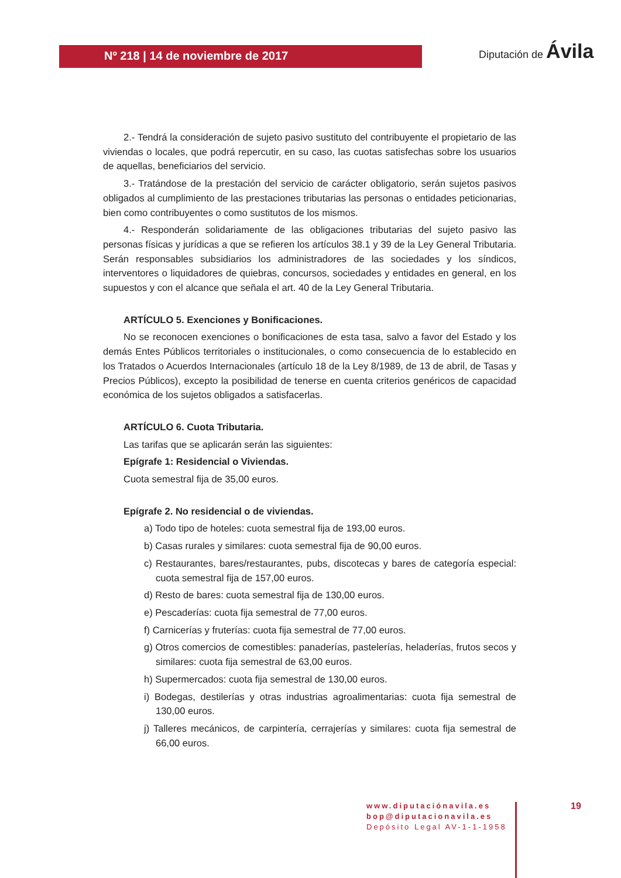Nº 218 | 14 de noviembre de 2017
Diputación de Ávila
2.- Tendrá la consideración de sujeto pasivo sustituto del contribuyente el propietario de las viviendas o locales, que podrá repercutir, en su caso, las cuotas satisfechas sobre los usuarios de aquellas, beneficiarios del servicio.
3.- Tratándose de la prestación del servicio de carácter obligatorio, serán sujetos pasivos obligados al cumplimiento de las prestaciones tributarias las personas o entidades peticionarias, bien como contribuyentes o como sustitutos de los mismos.
4.- Responderán solidariamente de las obligaciones tributarias del sujeto pasivo las personas físicas y jurídicas a que se refieren los artículos 38.1 y 39 de la Ley General Tributaria. Serán responsables subsidiarios los administradores de las sociedades y los síndicos, interventores o liquidadores de quiebras, concursos, sociedades y entidades en general, en los supuestos y con el alcance que señala el art. 40 de la Ley General Tributaria.
ARTÍCULO 5. Exenciones y Bonificaciones.
No se reconocen exenciones o bonificaciones de esta tasa, salvo a favor del Estado y los demás Entes Públicos territoriales o institucionales, o como consecuencia de lo establecido en los Tratados o Acuerdos Internacionales (artículo 18 de la Ley 8/1989, de 13 de abril, de Tasas y Precios Públicos), excepto la posibilidad de tenerse en cuenta criterios genéricos de capacidad económica de los sujetos obligados a satisfacerlas.
ARTÍCULO 6. Cuota Tributaria.
Las tarifas que se aplicarán serán las siguientes:
Epígrafe 1: Residencial o Viviendas.
Cuota semestral fija de 35,00 euros.
Epígrafe 2. No residencial o de viviendas.
a) Todo tipo de hoteles: cuota semestral fija de 193,00 euros.
b) Casas rurales y similares: cuota semestral fija de 90,00 euros.
c) Restaurantes, bares/restaurantes, pubs, discotecas y bares de categoría especial: cuota semestral fija de 157,00 euros.
d) Resto de bares: cuota semestral fija de 130,00 euros.
e) Pescaderías: cuota fija semestral de 77,00 euros.
f) Carnicerías y fruterías: cuota fija semestral de 77,00 euros.
g) Otros comercios de comestibles: panaderías, pastelerías, heladerías, frutos secos y similares: cuota fija semestral de 63,00 euros.
h) Supermercados: cuota fija semestral de 130,00 euros.
i) Bodegas, destilerías y otras industrias agroalimentarias: cuota fija semestral de 130,00 euros.
j) Talleres mecánicos, de carpintería, cerrajerías y similares: cuota fija semestral de 66,00 euros.
www.diputaciónavila.es
bop@diputacionavila.es
Depósito Legal AV-1-1-1958
19